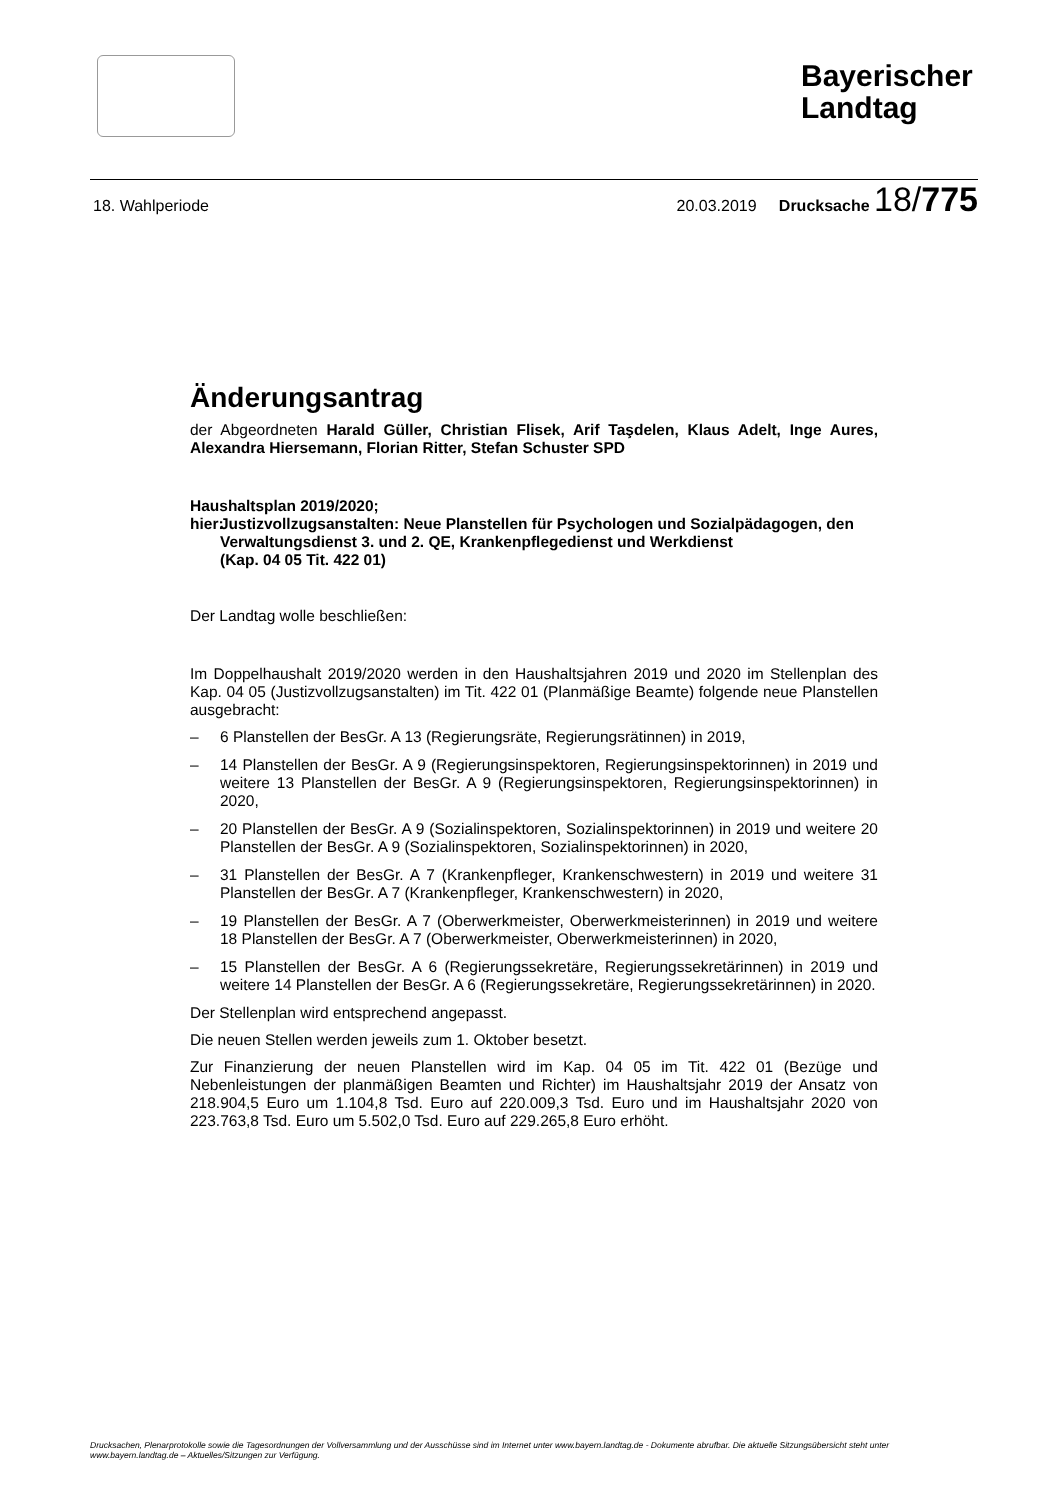Bayerischer Landtag
18. Wahlperiode 20.03.2019 Drucksache 18/775
Änderungsantrag
der Abgeordneten Harald Güller, Christian Flisek, Arif Taşdelen, Klaus Adelt, Inge Aures, Alexandra Hiersemann, Florian Ritter, Stefan Schuster SPD
Haushaltsplan 2019/2020;
hier: Justizvollzugsanstalten: Neue Planstellen für Psychologen und Sozialpädagogen, den Verwaltungsdienst 3. und 2. QE, Krankenpflegedienst und Werkdienst
(Kap. 04 05 Tit. 422 01)
Der Landtag wolle beschließen:
Im Doppelhaushalt 2019/2020 werden in den Haushaltsjahren 2019 und 2020 im Stellenplan des Kap. 04 05 (Justizvollzugsanstalten) im Tit. 422 01 (Planmäßige Beamte) folgende neue Planstellen ausgebracht:
– 6 Planstellen der BesGr. A 13 (Regierungsräte, Regierungsrätinnen) in 2019,
– 14 Planstellen der BesGr. A 9 (Regierungsinspektoren, Regierungsinspektorinnen) in 2019 und weitere 13 Planstellen der BesGr. A 9 (Regierungsinspektoren, Regierungsinspektorinnen) in 2020,
– 20 Planstellen der BesGr. A 9 (Sozialinspektoren, Sozialinspektorinnen) in 2019 und weitere 20 Planstellen der BesGr. A 9 (Sozialinspektoren, Sozialinspektorinnen) in 2020,
– 31 Planstellen der BesGr. A 7 (Krankenpfleger, Krankenschwestern) in 2019 und weitere 31 Planstellen der BesGr. A 7 (Krankenpfleger, Krankenschwestern) in 2020,
– 19 Planstellen der BesGr. A 7 (Oberwerkmeister, Oberwerkmeisterinnen) in 2019 und weitere 18 Planstellen der BesGr. A 7 (Oberwerkmeister, Oberwerkmeisterinnen) in 2020,
– 15 Planstellen der BesGr. A 6 (Regierungssekretäre, Regierungssekretärinnen) in 2019 und weitere 14 Planstellen der BesGr. A 6 (Regierungssekretäre, Regierungssekretärinnen) in 2020.
Der Stellenplan wird entsprechend angepasst.
Die neuen Stellen werden jeweils zum 1. Oktober besetzt.
Zur Finanzierung der neuen Planstellen wird im Kap. 04 05 im Tit. 422 01 (Bezüge und Nebenleistungen der planmäßigen Beamten und Richter) im Haushaltsjahr 2019 der Ansatz von 218.904,5 Euro um 1.104,8 Tsd. Euro auf 220.009,3 Tsd. Euro und im Haushaltsjahr 2020 von 223.763,8 Tsd. Euro um 5.502,0 Tsd. Euro auf 229.265,8 Euro erhöht.
Drucksachen, Plenarprotokolle sowie die Tagesordnungen der Vollversammlung und der Ausschüsse sind im Internet unter www.bayern.landtag.de - Dokumente abrufbar. Die aktuelle Sitzungsübersicht steht unter www.bayern.landtag.de – Aktuelles/Sitzungen zur Verfügung.